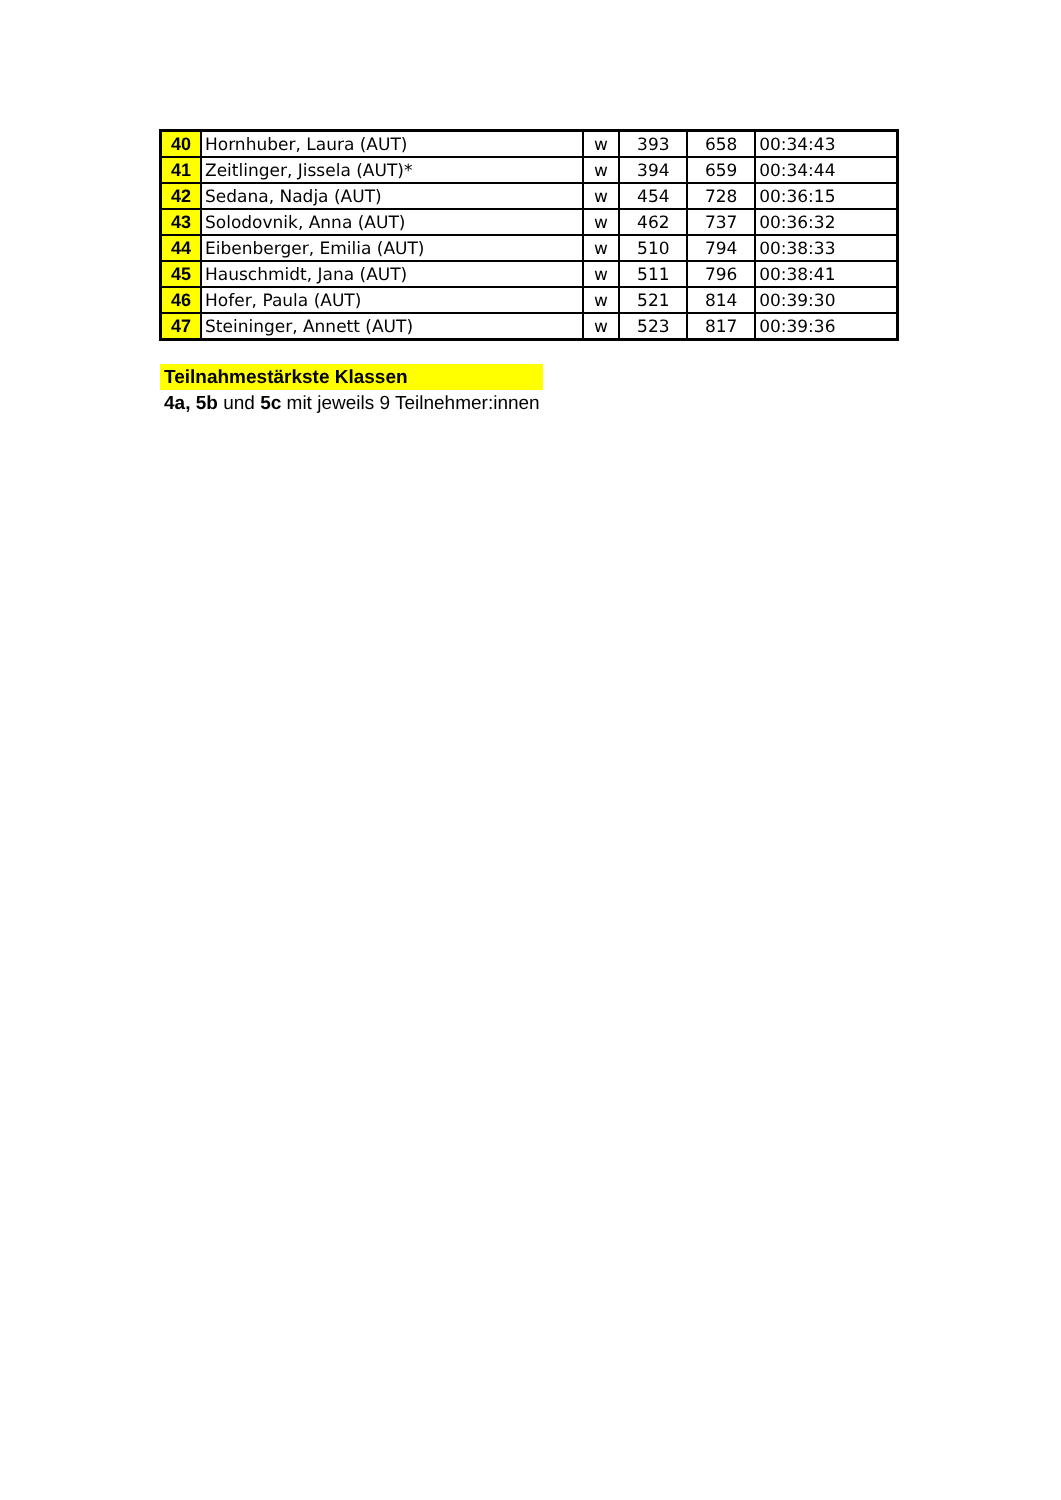| 40 | Hornhuber, Laura (AUT) | w | 393 | 658 | 00:34:43 |
| 41 | Zeitlinger, Jissela (AUT)* | w | 394 | 659 | 00:34:44 |
| 42 | Sedana, Nadja (AUT) | w | 454 | 728 | 00:36:15 |
| 43 | Solodovnik, Anna (AUT) | w | 462 | 737 | 00:36:32 |
| 44 | Eibenberger, Emilia (AUT) | w | 510 | 794 | 00:38:33 |
| 45 | Hauschmidt, Jana (AUT) | w | 511 | 796 | 00:38:41 |
| 46 | Hofer, Paula (AUT) | w | 521 | 814 | 00:39:30 |
| 47 | Steininger, Annett (AUT) | w | 523 | 817 | 00:39:36 |
Teilnahmestärkste Klassen
4a, 5b und 5c mit jeweils 9 Teilnehmer:innen